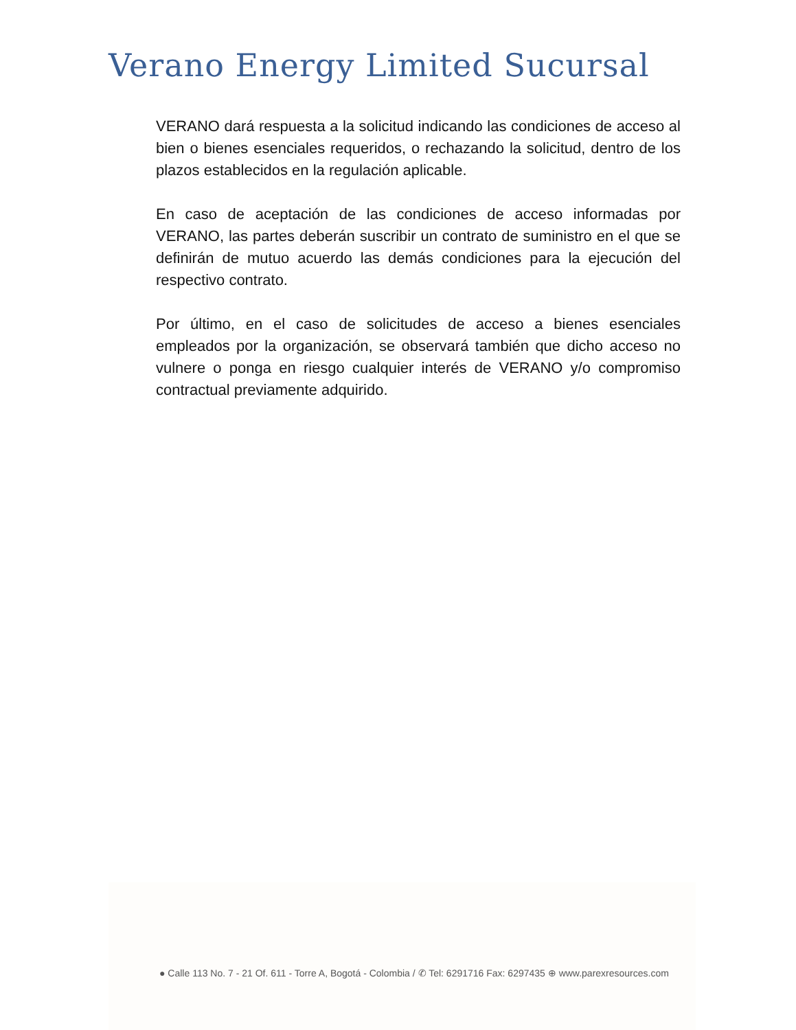Verano Energy Limited Sucursal
VERANO dará respuesta a la solicitud indicando las condiciones de acceso al bien o bienes esenciales requeridos, o rechazando la solicitud, dentro de los plazos establecidos en la regulación aplicable.
En caso de aceptación de las condiciones de acceso informadas por VERANO, las partes deberán suscribir un contrato de suministro en el que se definirán de mutuo acuerdo las demás condiciones para la ejecución del respectivo contrato.
Por último, en el caso de solicitudes de acceso a bienes esenciales empleados por la organización, se observará también que dicho acceso no vulnere o ponga en riesgo cualquier interés de VERANO y/o compromiso contractual previamente adquirido.
● Calle 113 No. 7 - 21 Of. 611 - Torre A, Bogotá - Colombia / ✆ Tel: 6291716 Fax: 6297435 ⊕ www.parexresources.com